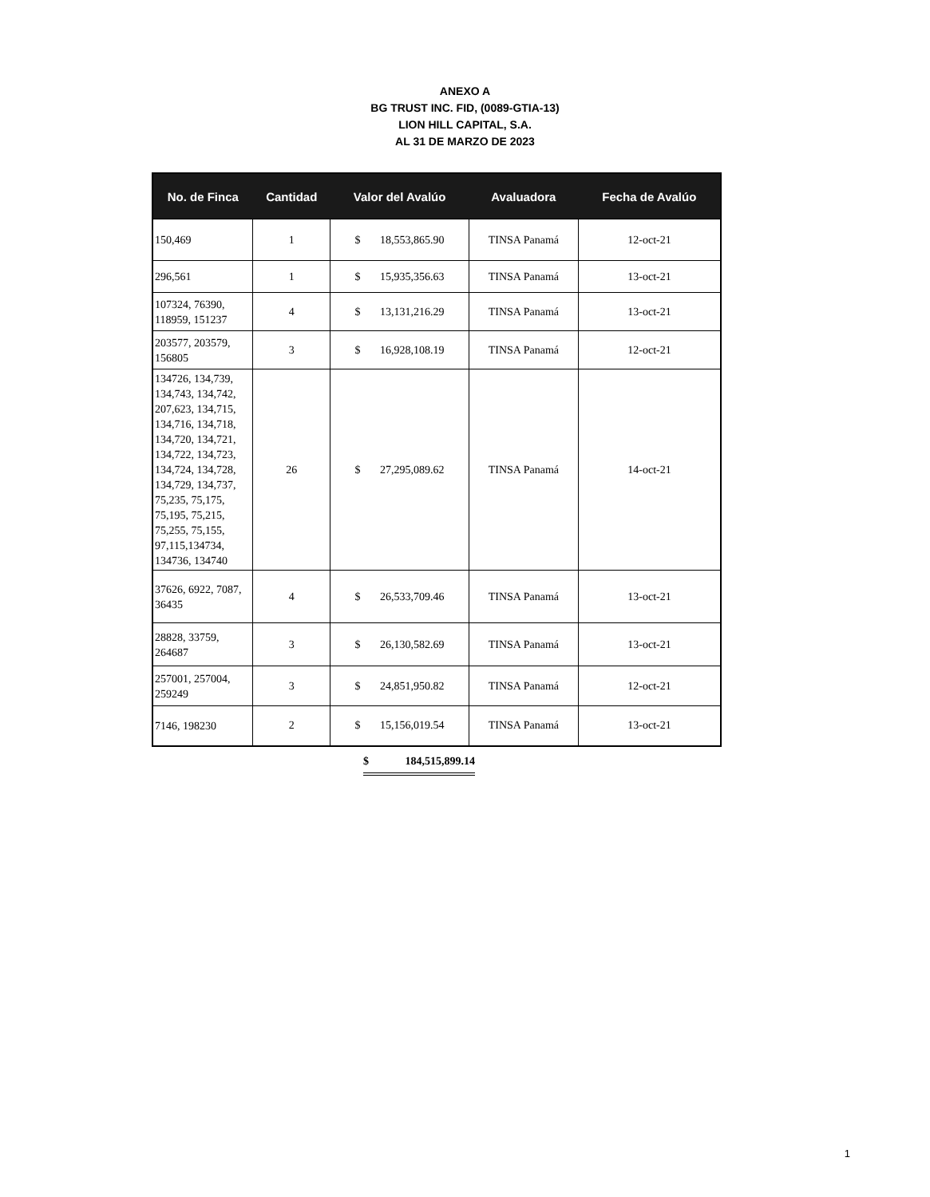ANEXO A
BG TRUST INC. FID, (0089-GTIA-13)
LION HILL CAPITAL, S.A.
AL 31 DE MARZO DE 2023
| No. de Finca | Cantidad | Valor del Avalúo | Avaluadora | Fecha de Avalúo |
| --- | --- | --- | --- | --- |
| 150,469 | 1 | $ 18,553,865.90 | TINSA Panamá | 12-oct-21 |
| 296,561 | 1 | $ 15,935,356.63 | TINSA Panamá | 13-oct-21 |
| 107324, 76390, 118959, 151237 | 4 | $ 13,131,216.29 | TINSA Panamá | 13-oct-21 |
| 203577, 203579, 156805 | 3 | $ 16,928,108.19 | TINSA Panamá | 12-oct-21 |
| 134726, 134,739, 134,743, 134,742, 207,623, 134,715, 134,716, 134,718, 134,720, 134,721, 134,722, 134,723, 134,724, 134,728, 134,729, 134,737, 75,235, 75,175, 75,195, 75,215, 75,255, 75,155, 97,115,134734, 134736, 134740 | 26 | $ 27,295,089.62 | TINSA Panamá | 14-oct-21 |
| 37626, 6922, 7087, 36435 | 4 | $ 26,533,709.46 | TINSA Panamá | 13-oct-21 |
| 28828, 33759, 264687 | 3 | $ 26,130,582.69 | TINSA Panamá | 13-oct-21 |
| 257001, 257004, 259249 | 3 | $ 24,851,950.82 | TINSA Panamá | 12-oct-21 |
| 7146, 198230 | 2 | $ 15,156,019.54 | TINSA Panamá | 13-oct-21 |
$ 184,515,899.14
1